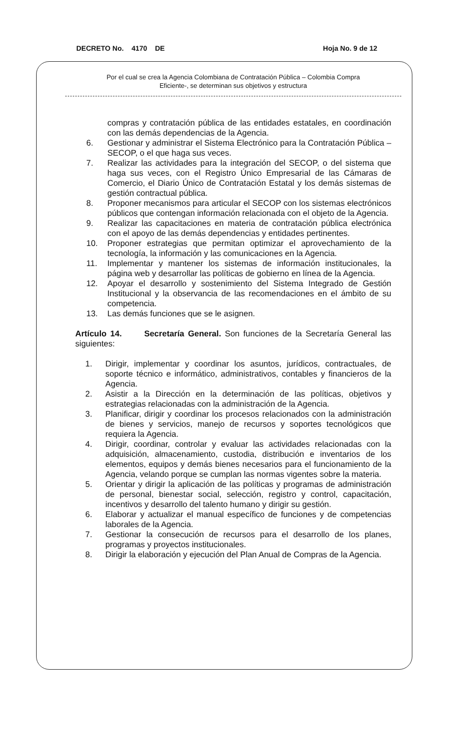DECRETO No. 4170 DE Hoja No. 9 de 12
Por el cual se crea la Agencia Colombiana de Contratación Pública – Colombia Compra
Eficiente-, se determinan sus objetivos y estructura
compras y contratación pública de las entidades estatales, en coordinación con las demás dependencias de la Agencia.
6. Gestionar y administrar el Sistema Electrónico para la Contratación Pública –SECOP, o el que haga sus veces.
7. Realizar las actividades para la integración del SECOP, o del sistema que haga sus veces, con el Registro Único Empresarial de las Cámaras de Comercio, el Diario Único de Contratación Estatal y los demás sistemas de gestión contractual pública.
8. Proponer mecanismos para articular el SECOP con los sistemas electrónicos públicos que contengan información relacionada con el objeto de la Agencia.
9. Realizar las capacitaciones en materia de contratación pública electrónica con el apoyo de las demás dependencias y entidades pertinentes.
10. Proponer estrategias que permitan optimizar el aprovechamiento de la tecnología, la información y las comunicaciones en la Agencia.
11. Implementar y mantener los sistemas de información institucionales, la página web y desarrollar las políticas de gobierno en línea de la Agencia.
12. Apoyar el desarrollo y sostenimiento del Sistema Integrado de Gestión Institucional y la observancia de las recomendaciones en el ámbito de su competencia.
13. Las demás funciones que se le asignen.
Artículo 14. Secretaría General. Son funciones de la Secretaría General las siguientes:
1. Dirigir, implementar y coordinar los asuntos, jurídicos, contractuales, de soporte técnico e informático, administrativos, contables y financieros de la Agencia.
2. Asistir a la Dirección en la determinación de las políticas, objetivos y estrategias relacionadas con la administración de la Agencia.
3. Planificar, dirigir y coordinar los procesos relacionados con la administración de bienes y servicios, manejo de recursos y soportes tecnológicos que requiera la Agencia.
4. Dirigir, coordinar, controlar y evaluar las actividades relacionadas con la adquisición, almacenamiento, custodia, distribución e inventarios de los elementos, equipos y demás bienes necesarios para el funcionamiento de la Agencia, velando porque se cumplan las normas vigentes sobre la materia.
5. Orientar y dirigir la aplicación de las políticas y programas de administración de personal, bienestar social, selección, registro y control, capacitación, incentivos y desarrollo del talento humano y dirigir su gestión.
6. Elaborar y actualizar el manual específico de funciones y de competencias laborales de la Agencia.
7. Gestionar la consecución de recursos para el desarrollo de los planes, programas y proyectos institucionales.
8. Dirigir la elaboración y ejecución del Plan Anual de Compras de la Agencia.